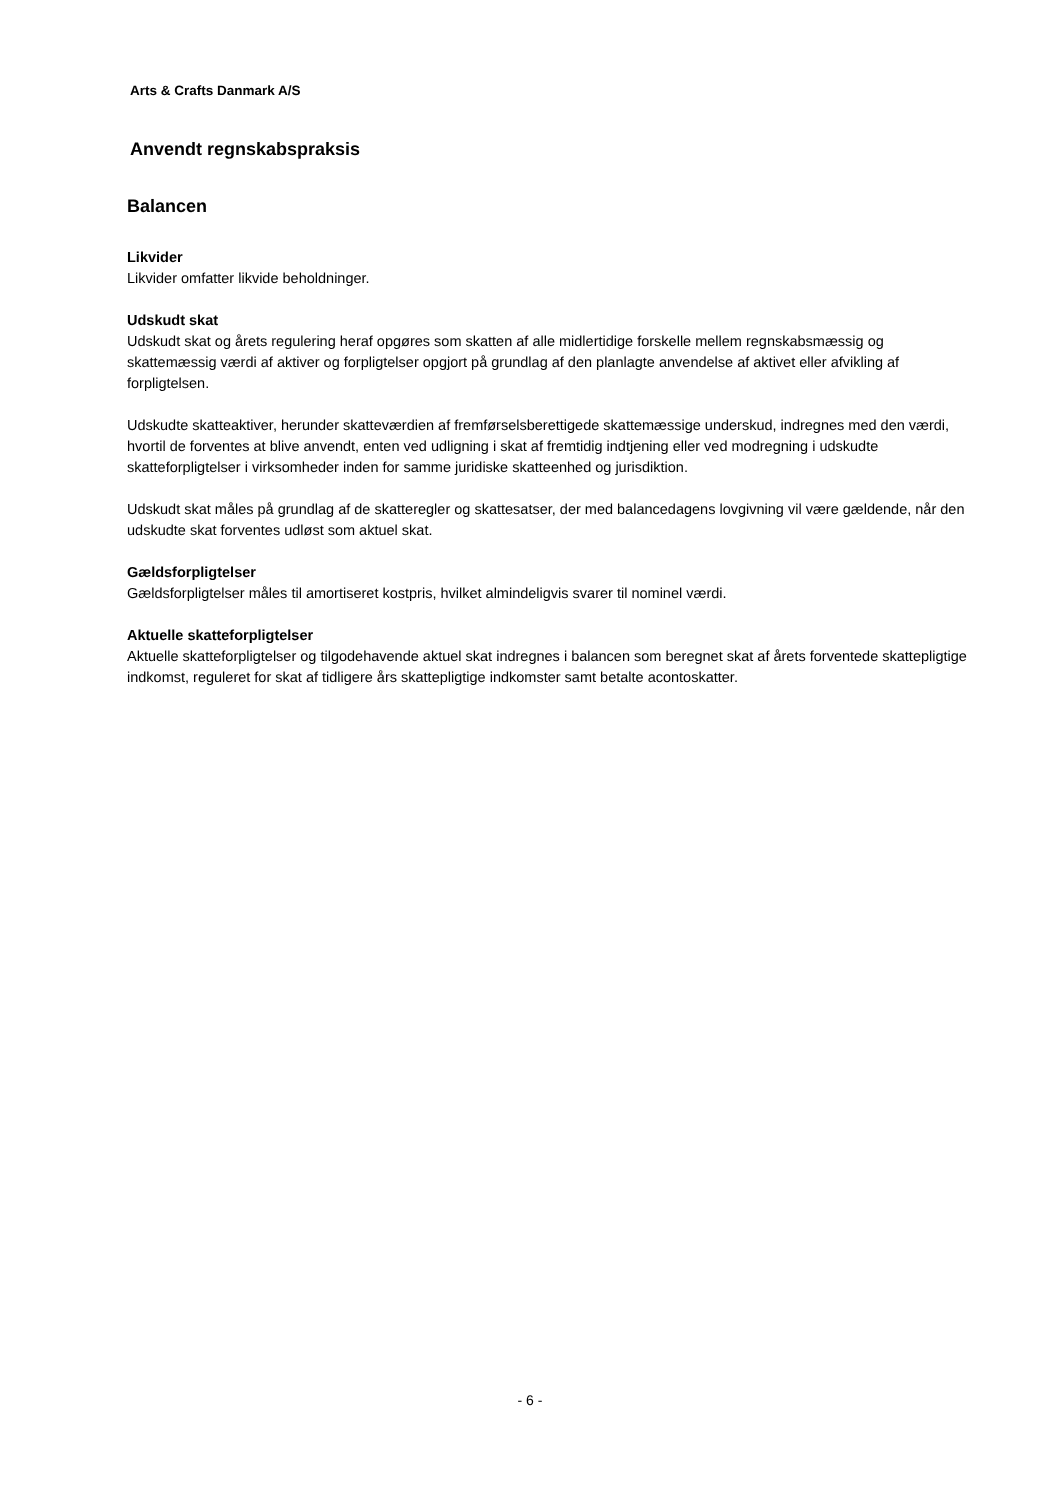Arts & Crafts Danmark A/S
Anvendt regnskabspraksis
Balancen
Likvider
Likvider omfatter likvide beholdninger.
Udskudt skat
Udskudt skat og årets regulering heraf opgøres som skatten af alle midlertidige forskelle mellem regnskabsmæssig og skattemæssig værdi af aktiver og forpligtelser opgjort på grundlag af den planlagte anvendelse af aktivet eller afvikling af forpligtelsen.
Udskudte skatteaktiver, herunder skatteværdien af fremførselsberettigede skattemæssige underskud, indregnes med den værdi, hvortil de forventes at blive anvendt, enten ved udligning i skat af fremtidig indtjening eller ved modregning i udskudte skatteforpligtelser i virksomheder inden for samme juridiske skatteenhed og jurisdiktion.
Udskudt skat måles på grundlag af de skatteregler og skattesatser, der med balancedagens lovgivning vil være gældende, når den udskudte skat forventes udløst som aktuel skat.
Gældsforpligtelser
Gældsforpligtelser måles til amortiseret kostpris, hvilket almindeligvis svarer til nominel værdi.
Aktuelle skatteforpligtelser
Aktuelle skatteforpligtelser og tilgodehavende aktuel skat indregnes i balancen som beregnet skat af årets forventede skattepligtige indkomst, reguleret for skat af tidligere års skattepligtige indkomster samt betalte acontoskatter.
- 6 -